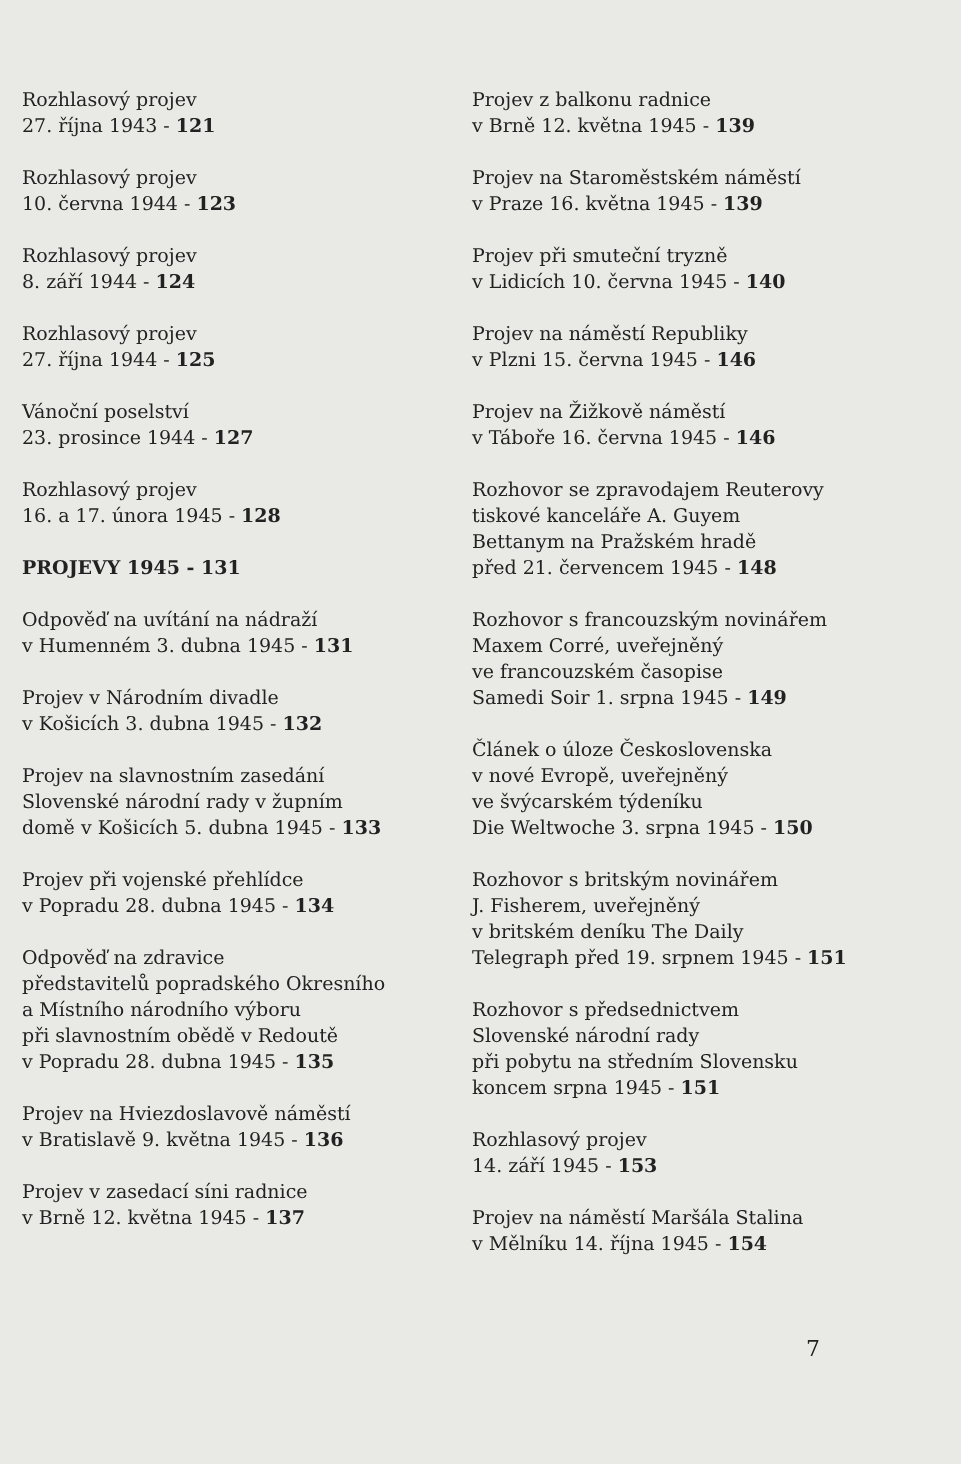Rozhlasový projev
27. října 1943 - 121
Rozhlasový projev
10. června 1944 - 123
Rozhlasový projev
8. září 1944 - 124
Rozhlasový projev
27. října 1944 - 125
Vánoční poselství
23. prosince 1944 - 127
Rozhlasový projev
16. a 17. února 1945 - 128
PROJEVY 1945 - 131
Odpověď na uvítání na nádraží
v Humenném 3. dubna 1945 - 131
Projev v Národním divadle
v Košicích 3. dubna 1945 - 132
Projev na slavnostním zasedání
Slovenské národní rady v župním
domě v Košicích 5. dubna 1945 - 133
Projev při vojenské přehlídce
v Popradu 28. dubna 1945 - 134
Odpověď na zdravice
představitelů popradského Okresního
a Místního národního výboru
při slavnostním obědě v Redoutě
v Popradu 28. dubna 1945 - 135
Projev na Hviezdoslavově náměstí
v Bratislavě 9. května 1945 - 136
Projev v zasedací síni radnice
v Brně 12. května 1945 - 137
Projev z balkonu radnice
v Brně 12. května 1945 - 139
Projev na Staroměstském náměstí
v Praze 16. května 1945 - 139
Projev při smuteční tryzně
v Lidicích 10. června 1945 - 140
Projev na náměstí Republiky
v Plzni 15. června 1945 - 146
Projev na Žižkově náměstí
v Táboře 16. června 1945 - 146
Rozhovor se zpravodajem Reuterovy
tiskové kanceláře A. Guyem
Bettanym na Pražském hradě
před 21. červencem 1945 - 148
Rozhovor s francouzským novinářem
Maxem Corré, uveřejněný
ve francouzském časopise
Samedi Soir 1. srpna 1945 - 149
Článek o úloze Československa
v nové Evropě, uveřejněný
ve švýcarském týdeníku
Die Weltwoche 3. srpna 1945 - 150
Rozhovor s britským novinářem
J. Fisherem, uveřejněný
v britském deníku The Daily
Telegraph před 19. srpnem 1945 - 151
Rozhovor s předsednictvem
Slovenské národní rady
při pobytu na středním Slovensku
koncem srpna 1945 - 151
Rozhlasový projev
14. září 1945 - 153
Projev na náměstí Maršála Stalina
v Mělníku 14. října 1945 - 154
7